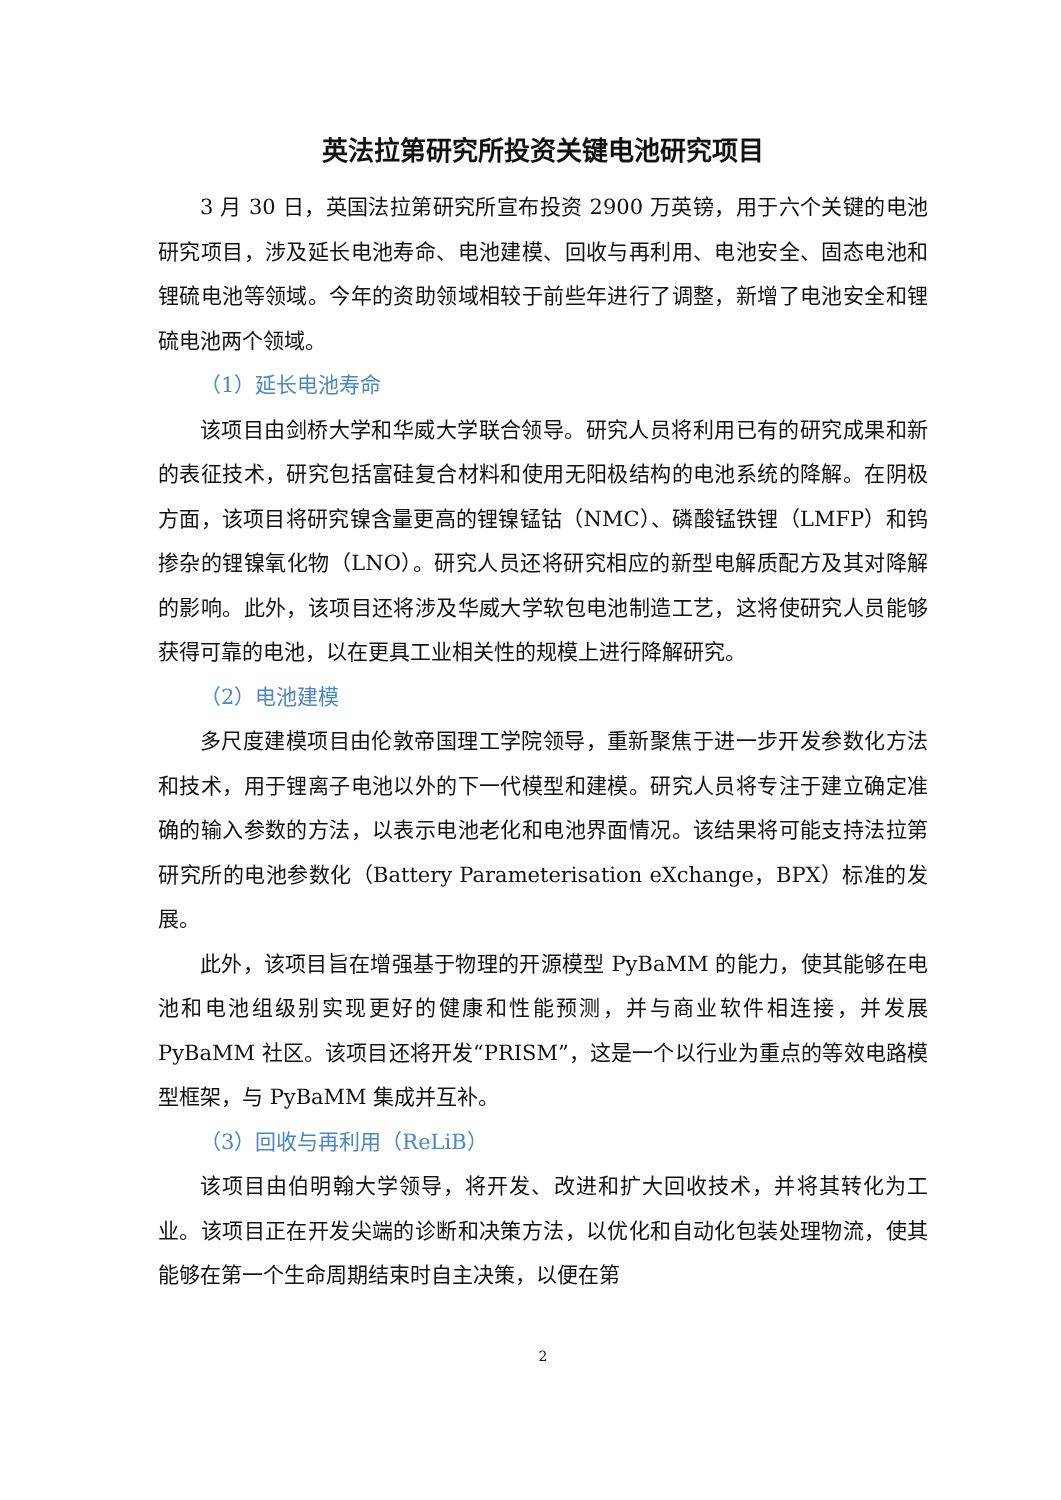英法拉第研究所投资关键电池研究项目
3 月 30 日，英国法拉第研究所宣布投资 2900 万英镑，用于六个关键的电池研究项目，涉及延长电池寿命、电池建模、回收与再利用、电池安全、固态电池和锂硫电池等领域。今年的资助领域相较于前些年进行了调整，新增了电池安全和锂硫电池两个领域。
（1）延长电池寿命
该项目由剑桥大学和华威大学联合领导。研究人员将利用已有的研究成果和新的表征技术，研究包括富硅复合材料和使用无阳极结构的电池系统的降解。在阴极方面，该项目将研究镍含量更高的锂镍锰钴（NMC）、磷酸锰铁锂（LMFP）和钨掺杂的锂镍氧化物（LNO）。研究人员还将研究相应的新型电解质配方及其对降解的影响。此外，该项目还将涉及华威大学软包电池制造工艺，这将使研究人员能够获得可靠的电池，以在更具工业相关性的规模上进行降解研究。
（2）电池建模
多尺度建模项目由伦敦帝国理工学院领导，重新聚焦于进一步开发参数化方法和技术，用于锂离子电池以外的下一代模型和建模。研究人员将专注于建立确定准确的输入参数的方法，以表示电池老化和电池界面情况。该结果将可能支持法拉第研究所的电池参数化（Battery Parameterisation eXchange，BPX）标准的发展。
此外，该项目旨在增强基于物理的开源模型 PyBaMM 的能力，使其能够在电池和电池组级别实现更好的健康和性能预测，并与商业软件相连接，并发展 PyBaMM 社区。该项目还将开发“PRISM”，这是一个以行业为重点的等效电路模型框架，与 PyBaMM 集成并互补。
（3）回收与再利用（ReLiB）
该项目由伯明翰大学领导，将开发、改进和扩大回收技术，并将其转化为工业。该项目正在开发尖端的诊断和决策方法，以优化和自动化包装处理物流，使其能够在第一个生命周期结束时自主决策，以便在第
2